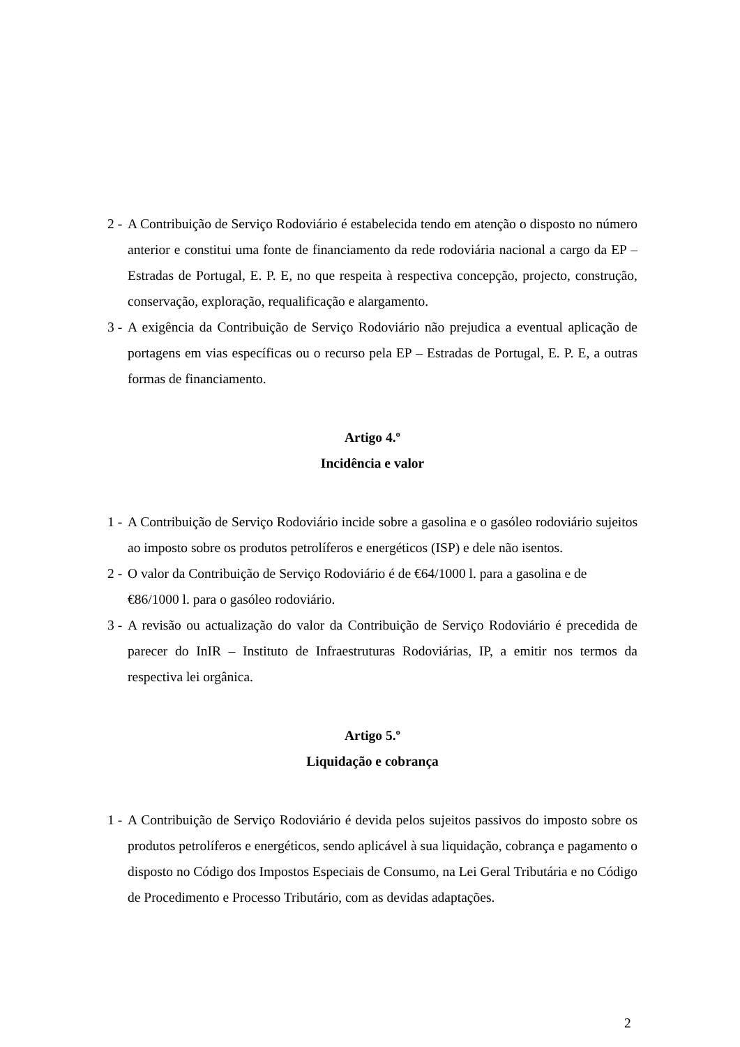2 - A Contribuição de Serviço Rodoviário é estabelecida tendo em atenção o disposto no número anterior e constitui uma fonte de financiamento da rede rodoviária nacional a cargo da EP – Estradas de Portugal, E. P. E, no que respeita à respectiva concepção, projecto, construção, conservação, exploração, requalificação e alargamento.
3 - A exigência da Contribuição de Serviço Rodoviário não prejudica a eventual aplicação de portagens em vias específicas ou o recurso pela EP – Estradas de Portugal, E. P. E, a outras formas de financiamento.
Artigo 4.º
Incidência e valor
1 - A Contribuição de Serviço Rodoviário incide sobre a gasolina e o gasóleo rodoviário sujeitos ao imposto sobre os produtos petrolíferos e energéticos (ISP) e dele não isentos.
2 - O valor da Contribuição de Serviço Rodoviário é de €64/1000 l. para a gasolina e de €86/1000 l. para o gasóleo rodoviário.
3 - A revisão ou actualização do valor da Contribuição de Serviço Rodoviário é precedida de parecer do InIR – Instituto de Infraestruturas Rodoviárias, IP, a emitir nos termos da respectiva lei orgânica.
Artigo 5.º
Liquidação e cobrança
1 - A Contribuição de Serviço Rodoviário é devida pelos sujeitos passivos do imposto sobre os produtos petrolíferos e energéticos, sendo aplicável à sua liquidação, cobrança e pagamento o disposto no Código dos Impostos Especiais de Consumo, na Lei Geral Tributária e no Código de Procedimento e Processo Tributário, com as devidas adaptações.
2